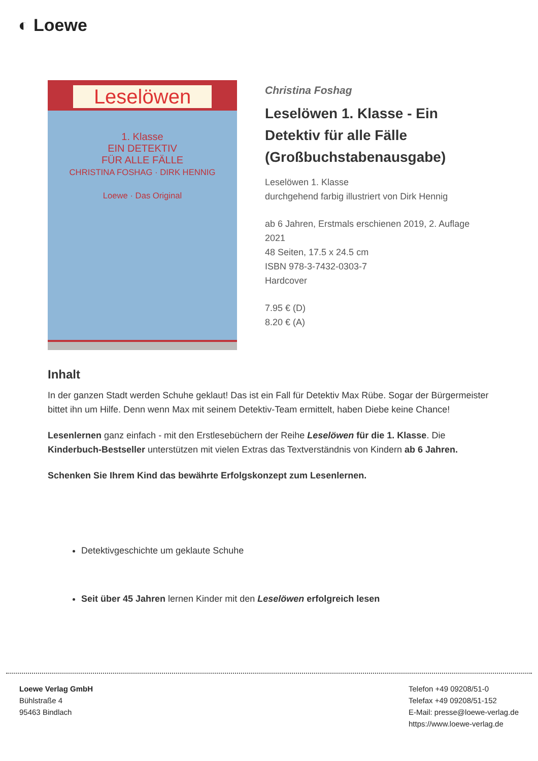◐ Loewe
Leselöwen
1. Klasse
EIN DETEKTIV
FÜR ALLE FÄLLE
CHRISTINA FOSHAG · DIRK HENNIG
Loewe · Das Original
Christina Foshag
Leselöwen 1. Klasse - Ein Detektiv für alle Fälle (Großbuchstabenausgabe)
Leselöwen 1. Klasse
durchgehend farbig illustriert von Dirk Hennig
ab 6 Jahren, Erstmals erschienen 2019, 2. Auflage 2021
48 Seiten, 17.5 x 24.5 cm
ISBN 978-3-7432-0303-7
Hardcover
7.95 € (D)
8.20 € (A)
Inhalt
In der ganzen Stadt werden Schuhe geklaut! Das ist ein Fall für Detektiv Max Rübe. Sogar der Bürgermeister bittet ihn um Hilfe. Denn wenn Max mit seinem Detektiv-Team ermittelt, haben Diebe keine Chance!
Lesenlernen ganz einfach - mit den Erstlesebüchern der Reihe Leselöwen für die 1. Klasse. Die Kinderbuch-Bestseller unterstützen mit vielen Extras das Textverständnis von Kindern ab 6 Jahren.
Schenken Sie Ihrem Kind das bewährte Erfolgskonzept zum Lesenlernen.
Detektivgeschichte um geklaute Schuhe
Seit über 45 Jahren lernen Kinder mit den Leselöwen erfolgreich lesen
Loewe Verlag GmbH
Bühlstraße 4
95463 Bindlach
Telefon +49 09208/51-0
Telefax +49 09208/51-152
E-Mail: presse@loewe-verlag.de
https://www.loewe-verlag.de